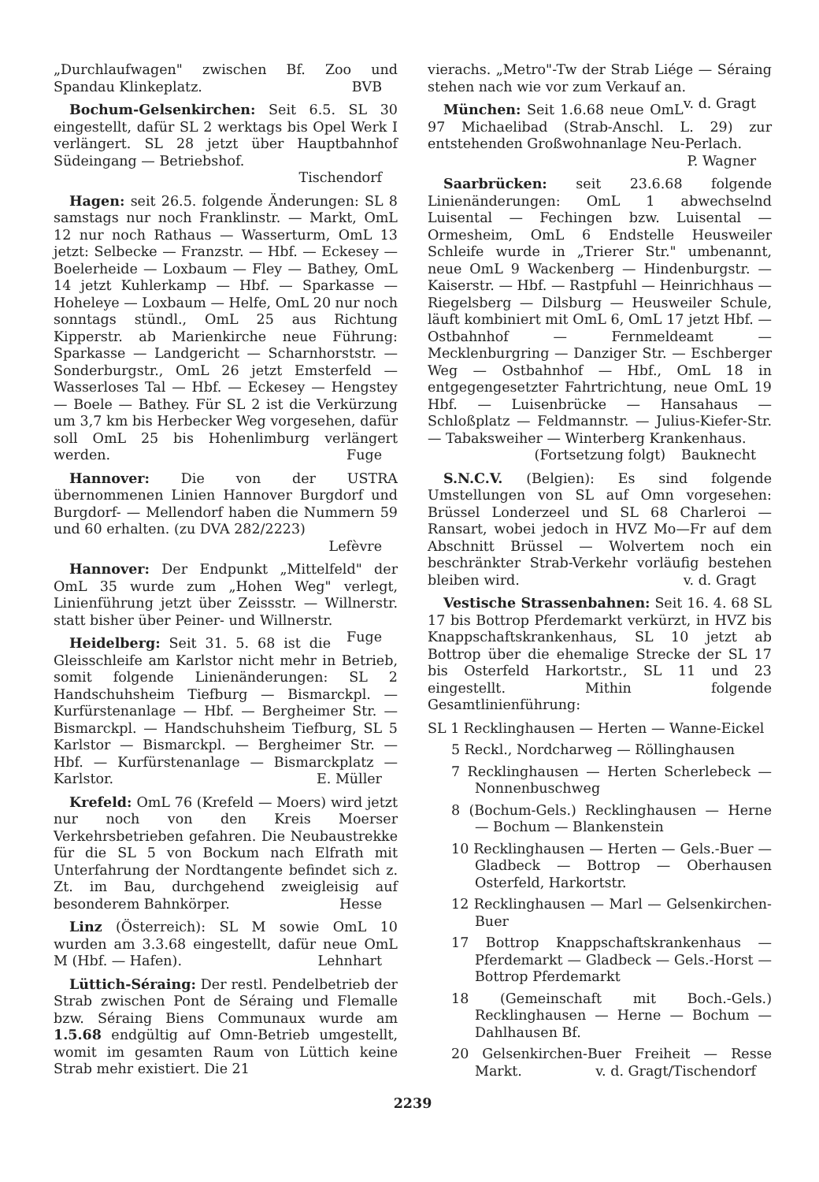„Durchlaufwagen" zwischen Bf. Zoo und Spandau Klinkeplatz. BVB
Bochum-Gelsenkirchen: Seit 6.5. SL 30 eingestellt, dafür SL 2 werktags bis Opel Werk I verlängert. SL 28 jetzt über Hauptbahnhof Südeingang — Betriebshof.
Tischendorf
Hagen: seit 26.5. folgende Änderungen: SL 8 samstags nur noch Franklinstr. — Markt, OmL 12 nur noch Rathaus — Wasserturm, OmL 13 jetzt: Selbecke — Franzstr. — Hbf. — Eckesey — Boelerheide — Loxbaum — Fley — Bathey, OmL 14 jetzt Kuhlerkamp — Hbf. — Sparkasse — Hoheleye — Loxbaum — Helfe, OmL 20 nur noch sonntags stündl., OmL 25 aus Richtung Kipperstr. ab Marienkirche neue Führung: Sparkasse — Landgericht — Scharnhorststr. — Sonderburgstr., OmL 26 jetzt Emsterfeld — Wasserloses Tal — Hbf. — Eckesey — Hengstey — Boele — Bathey. Für SL 2 ist die Verkürzung um 3,7 km bis Herbecker Weg vorgesehen, dafür soll OmL 25 bis Hohenlimburg verlängert werden. Fuge
Hannover: Die von der USTRA übernommenen Linien Hannover Burgdorf und Burgdorf- — Mellendorf haben die Nummern 59 und 60 erhalten. (zu DVA 282/2223)
Lefèvre
Hannover: Der Endpunkt „Mittelfeld" der OmL 35 wurde zum „Hohen Weg" verlegt, Linienführung jetzt über Zeissstr. — Willnerstr. statt bisher über Peiner- und Willnerstr. Fuge
Heidelberg: Seit 31. 5. 68 ist die Gleisschleife am Karlstor nicht mehr in Betrieb, somit folgende Linienänderungen: SL 2 Handschuhsheim Tiefburg — Bismarckpl. — Kurfürstenanlage — Hbf. — Bergheimer Str. — Bismarckpl. — Handschuhsheim Tiefburg, SL 5 Karlstor — Bismarckpl. — Bergheimer Str. — Hbf. — Kurfürstenanlage — Bismarckplatz — Karlstor. E. Müller
Krefeld: OmL 76 (Krefeld — Moers) wird jetzt nur noch von den Kreis Moerser Verkehrsbetrieben gefahren. Die Neubaustrekke für die SL 5 von Bockum nach Elfrath mit Unterfahrung der Nordtangente befindet sich z. Zt. im Bau, durchgehend zweigleisig auf besonderem Bahnkörper. Hesse
Linz (Österreich): SL M sowie OmL 10 wurden am 3.3.68 eingestellt, dafür neue OmL M (Hbf. — Hafen). Lehnhart
Lüttich-Séraing: Der restl. Pendelbetrieb der Strab zwischen Pont de Séraing und Flemalle bzw. Séraing Biens Communaux wurde am 1.5.68 endgültig auf Omn-Betrieb umgestellt, womit im gesamten Raum von Lüttich keine Strab mehr existiert. Die 21
vierachs. „Metro"-Tw der Strab Liége — Séraing stehen nach wie vor zum Verkauf an. v. d. Gragt
München: Seit 1.6.68 neue OmL 97 Michaelibad (Strab-Anschl. L. 29) zur entstehenden Großwohnanlage Neu-Perlach.
P. Wagner
Saarbrücken: seit 23.6.68 folgende Linienänderungen: OmL 1 abwechselnd Luisental — Fechingen bzw. Luisental — Ormesheim, OmL 6 Endstelle Heusweiler Schleife wurde in „Trierer Str." umbenannt, neue OmL 9 Wackenberg — Hindenburgstr. — Kaiserstr. — Hbf. — Rastpfuhl — Heinrichhaus — Riegelsberg — Dilsburg — Heusweiler Schule, läuft kombiniert mit OmL 6, OmL 17 jetzt Hbf. — Ostbahnhof — Fernmeldeamt — Mecklenburgring — Danziger Str. — Eschberger Weg — Ostbahnhof — Hbf., OmL 18 in entgegengesetzter Fahrtrichtung, neue OmL 19 Hbf. — Luisenbrücke — Hansahaus — Schloßplatz — Feldmannstr. — Julius-Kiefer-Str. — Tabaksweiher — Winterberg Krankenhaus. Bauknecht
(Fortsetzung folgt)
S.N.C.V. (Belgien): Es sind folgende Umstellungen von SL auf Omn vorgesehen: Brüssel Londerzeel und SL 68 Charleroi — Ransart, wobei jedoch in HVZ Mo—Fr auf dem Abschnitt Brüssel — Wolvertem noch ein beschränkter Strab-Verkehr vorläufig bestehen bleiben wird. v. d. Gragt
Vestische Strassenbahnen: Seit 16. 4. 68 SL 17 bis Bottrop Pferdemarkt verkürzt, in HVZ bis Knappschaftskrankenhaus, SL 10 jetzt ab Bottrop über die ehemalige Strecke der SL 17 bis Osterfeld Harkortstr., SL 11 und 23 eingestellt. Mithin folgende Gesamtlinienführung:
SL 1 Recklinghausen — Herten — Wanne-Eickel
5 Reckl., Nordcharweg — Röllinghausen
7 Recklinghausen — Herten Scherlebeck — Nonnenbuschweg
8 (Bochum-Gels.) Recklinghausen — Herne — Bochum — Blankenstein
10 Recklinghausen — Herten — Gels.-Buer — Gladbeck — Bottrop — Oberhausen Osterfeld, Harkortstr.
12 Recklinghausen — Marl — Gelsenkirchen-Buer
17 Bottrop Knappschaftskrankenhaus — Pferdemarkt — Gladbeck — Gels.-Horst — Bottrop Pferdemarkt
18 (Gemeinschaft mit Boch.-Gels.) Recklinghausen — Herne — Bochum — Dahlhausen Bf.
20 Gelsenkirchen-Buer Freiheit — Resse Markt. v. d. Gragt/Tischendorf
2239